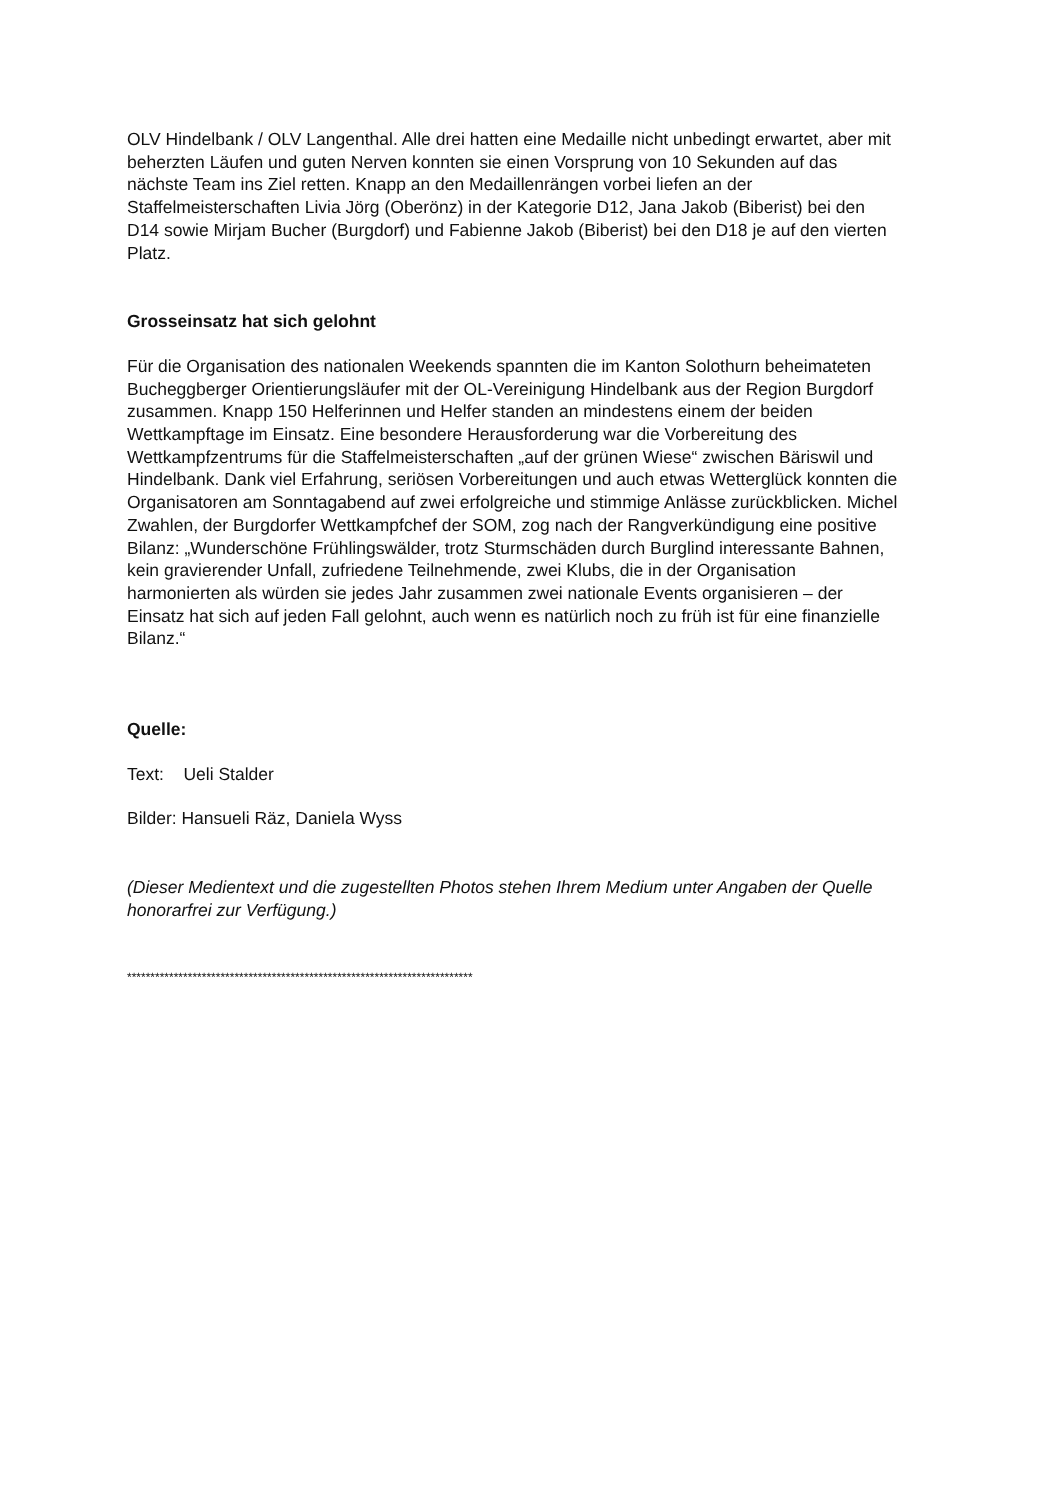OLV Hindelbank / OLV Langenthal. Alle drei hatten eine Medaille nicht unbedingt erwartet, aber mit beherzten Läufen und guten Nerven konnten sie einen Vorsprung von 10 Sekunden auf das nächste Team ins Ziel retten. Knapp an den Medaillenrängen vorbei liefen an der Staffelmeisterschaften Livia Jörg (Oberönz) in der Kategorie D12, Jana Jakob (Biberist) bei den D14 sowie Mirjam Bucher (Burgdorf) und Fabienne Jakob (Biberist) bei den D18 je auf den vierten Platz.
Grosseinsatz hat sich gelohnt
Für die Organisation des nationalen Weekends spannten die im Kanton Solothurn beheimateten Bucheggberger Orientierungsläufer mit der OL-Vereinigung Hindelbank aus der Region Burgdorf zusammen. Knapp 150 Helferinnen und Helfer standen an mindestens einem der beiden Wettkampftage im Einsatz. Eine besondere Herausforderung war die Vorbereitung des Wettkampfzentrums für die Staffelmeisterschaften „auf der grünen Wiese“ zwischen Bäriswil und Hindelbank. Dank viel Erfahrung, seriösen Vorbereitungen und auch etwas Wetterglück konnten die Organisatoren am Sonntagabend auf zwei erfolgreiche und stimmige Anlässe zurückblicken. Michel Zwahlen, der Burgdorfer Wettkampfchef der SOM, zog nach der Rangverkündigung eine positive Bilanz: „Wunderschöne Frühlingswälder, trotz Sturmschäden durch Burglind interessante Bahnen, kein gravierender Unfall, zufriedene Teilnehmende, zwei Klubs, die in der Organisation harmonierten als würden sie jedes Jahr zusammen zwei nationale Events organisieren – der Einsatz hat sich auf jeden Fall gelohnt, auch wenn es natürlich noch zu früh ist für eine finanzielle Bilanz.“
Quelle:
Text: Ueli Stalder
Bilder: Hansueli Räz, Daniela Wyss
(Dieser Medientext und die zugestellten Photos stehen Ihrem Medium unter Angaben der Quelle honorarfrei zur Verfügung.)
**************************************************************************